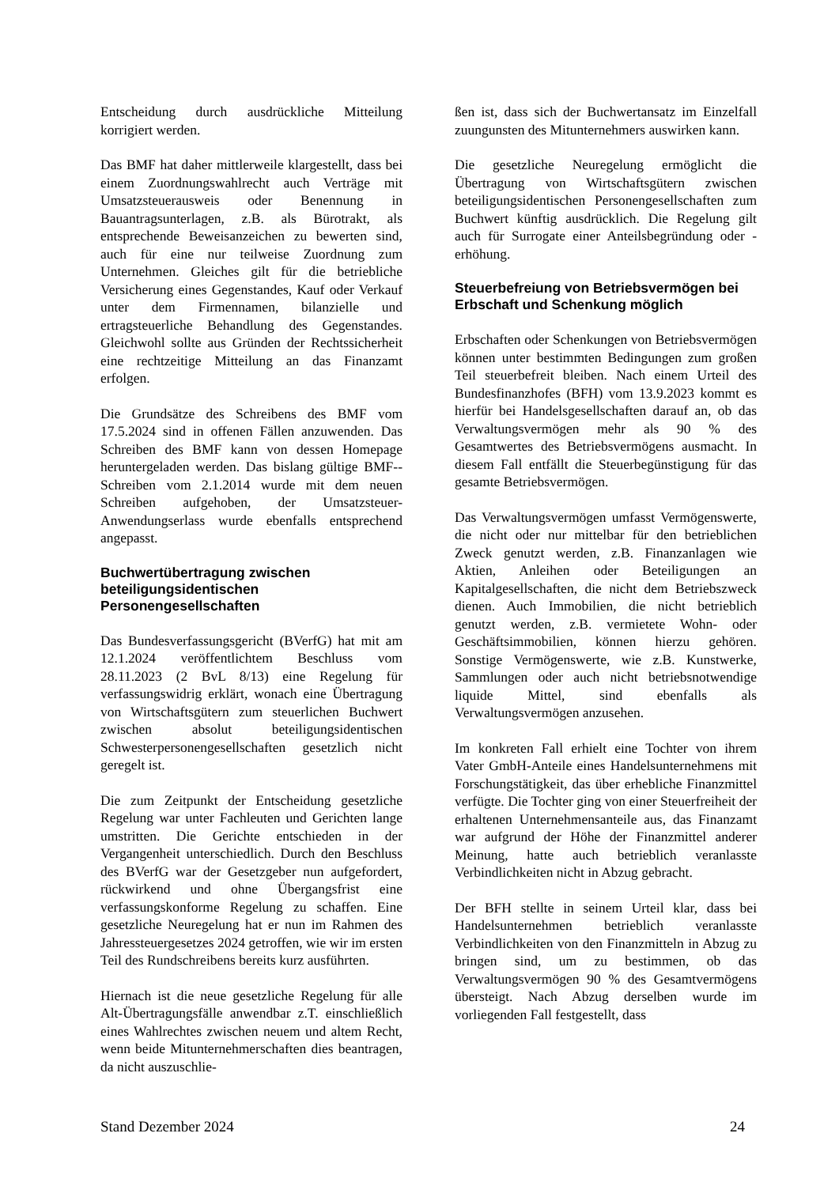Entscheidung durch ausdrückliche Mitteilung korrigiert werden.
Das BMF hat daher mittlerweile klargestellt, dass bei einem Zuordnungswahlrecht auch Verträge mit Umsatzsteuerausweis oder Benennung in Bauantragsunterlagen, z.B. als Bürotrakt, als entsprechende Beweisanzeichen zu bewerten sind, auch für eine nur teilweise Zuordnung zum Unternehmen. Gleiches gilt für die betriebliche Versicherung eines Gegenstandes, Kauf oder Verkauf unter dem Firmennamen, bilanzielle und ertragsteuerliche Behandlung des Gegenstandes. Gleichwohl sollte aus Gründen der Rechtssicherheit eine rechtzeitige Mitteilung an das Finanzamt erfolgen.
Die Grundsätze des Schreibens des BMF vom 17.5.2024 sind in offenen Fällen anzuwenden. Das Schreiben des BMF kann von dessen Homepage heruntergeladen werden. Das bislang gültige BMF--Schreiben vom 2.1.2014 wurde mit dem neuen Schreiben aufgehoben, der Umsatzsteuer-Anwendungserlass wurde ebenfalls entsprechend angepasst.
Buchwertübertragung zwischen beteiligungsidentischen Personengesellschaften
Das Bundesverfassungsgericht (BVerfG) hat mit am 12.1.2024 veröffentlichtem Beschluss vom 28.11.2023 (2 BvL 8/13) eine Regelung für verfassungswidrig erklärt, wonach eine Übertragung von Wirtschaftsgütern zum steuerlichen Buchwert zwischen absolut beteiligungsidentischen Schwesterpersonengesellschaften gesetzlich nicht geregelt ist.
Die zum Zeitpunkt der Entscheidung gesetzliche Regelung war unter Fachleuten und Gerichten lange umstritten. Die Gerichte entschieden in der Vergangenheit unterschiedlich. Durch den Beschluss des BVerfG war der Gesetzgeber nun aufgefordert, rückwirkend und ohne Übergangsfrist eine verfassungskonforme Regelung zu schaffen. Eine gesetzliche Neuregelung hat er nun im Rahmen des Jahressteuergesetzes 2024 getroffen, wie wir im ersten Teil des Rundschreibens bereits kurz ausführten.
Hiernach ist die neue gesetzliche Regelung für alle Alt-Übertragungsfälle anwendbar z.T. einschließlich eines Wahlrechtes zwischen neuem und altem Recht, wenn beide Mitunternehmerschaften dies beantragen, da nicht auszuschlie-
ßen ist, dass sich der Buchwertansatz im Einzelfall zuungunsten des Mitunternehmers auswirken kann.
Die gesetzliche Neuregelung ermöglicht die Übertragung von Wirtschaftsgütern zwischen beteiligungsidentischen Personengesellschaften zum Buchwert künftig ausdrücklich. Die Regelung gilt auch für Surrogate einer Anteilsbegründung oder -erhöhung.
Steuerbefreiung von Betriebsvermögen bei Erbschaft und Schenkung möglich
Erbschaften oder Schenkungen von Betriebsvermögen können unter bestimmten Bedingungen zum großen Teil steuerbefreit bleiben. Nach einem Urteil des Bundesfinanzhofes (BFH) vom 13.9.2023 kommt es hierfür bei Handelsgesellschaften darauf an, ob das Verwaltungsvermögen mehr als 90 % des Gesamtwertes des Betriebsvermögens ausmacht. In diesem Fall entfällt die Steuerbegünstigung für das gesamte Betriebsvermögen.
Das Verwaltungsvermögen umfasst Vermögenswerte, die nicht oder nur mittelbar für den betrieblichen Zweck genutzt werden, z.B. Finanzanlagen wie Aktien, Anleihen oder Beteiligungen an Kapitalgesellschaften, die nicht dem Betriebszweck dienen. Auch Immobilien, die nicht betrieblich genutzt werden, z.B. vermietete Wohn- oder Geschäftsimmobilien, können hierzu gehören. Sonstige Vermögenswerte, wie z.B. Kunstwerke, Sammlungen oder auch nicht betriebsnotwendige liquide Mittel, sind ebenfalls als Verwaltungsvermögen anzusehen.
Im konkreten Fall erhielt eine Tochter von ihrem Vater GmbH-Anteile eines Handelsunternehmens mit Forschungstätigkeit, das über erhebliche Finanzmittel verfügte. Die Tochter ging von einer Steuerfreiheit der erhaltenen Unternehmensanteile aus, das Finanzamt war aufgrund der Höhe der Finanzmittel anderer Meinung, hatte auch betrieblich veranlasste Verbindlichkeiten nicht in Abzug gebracht.
Der BFH stellte in seinem Urteil klar, dass bei Handelsunternehmen betrieblich veranlasste Verbindlichkeiten von den Finanzmitteln in Abzug zu bringen sind, um zu bestimmen, ob das Verwaltungsvermögen 90 % des Gesamtvermögens übersteigt. Nach Abzug derselben wurde im vorliegenden Fall festgestellt, dass
Stand Dezember 2024 24